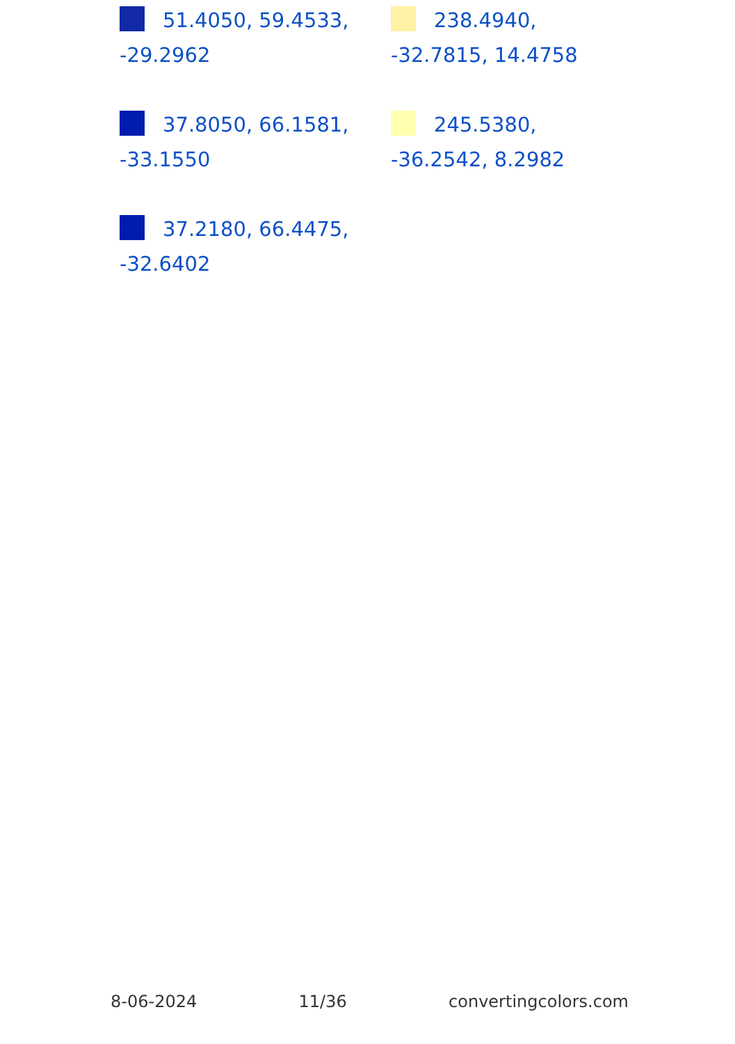51.4050, 59.4533, -29.2962
238.4940, -32.7815, 14.4758
37.8050, 66.1581, -33.1550
245.5380, -36.2542, 8.2982
37.2180, 66.4475, -32.6402
8-06-2024 11/36 convertingcolors.com